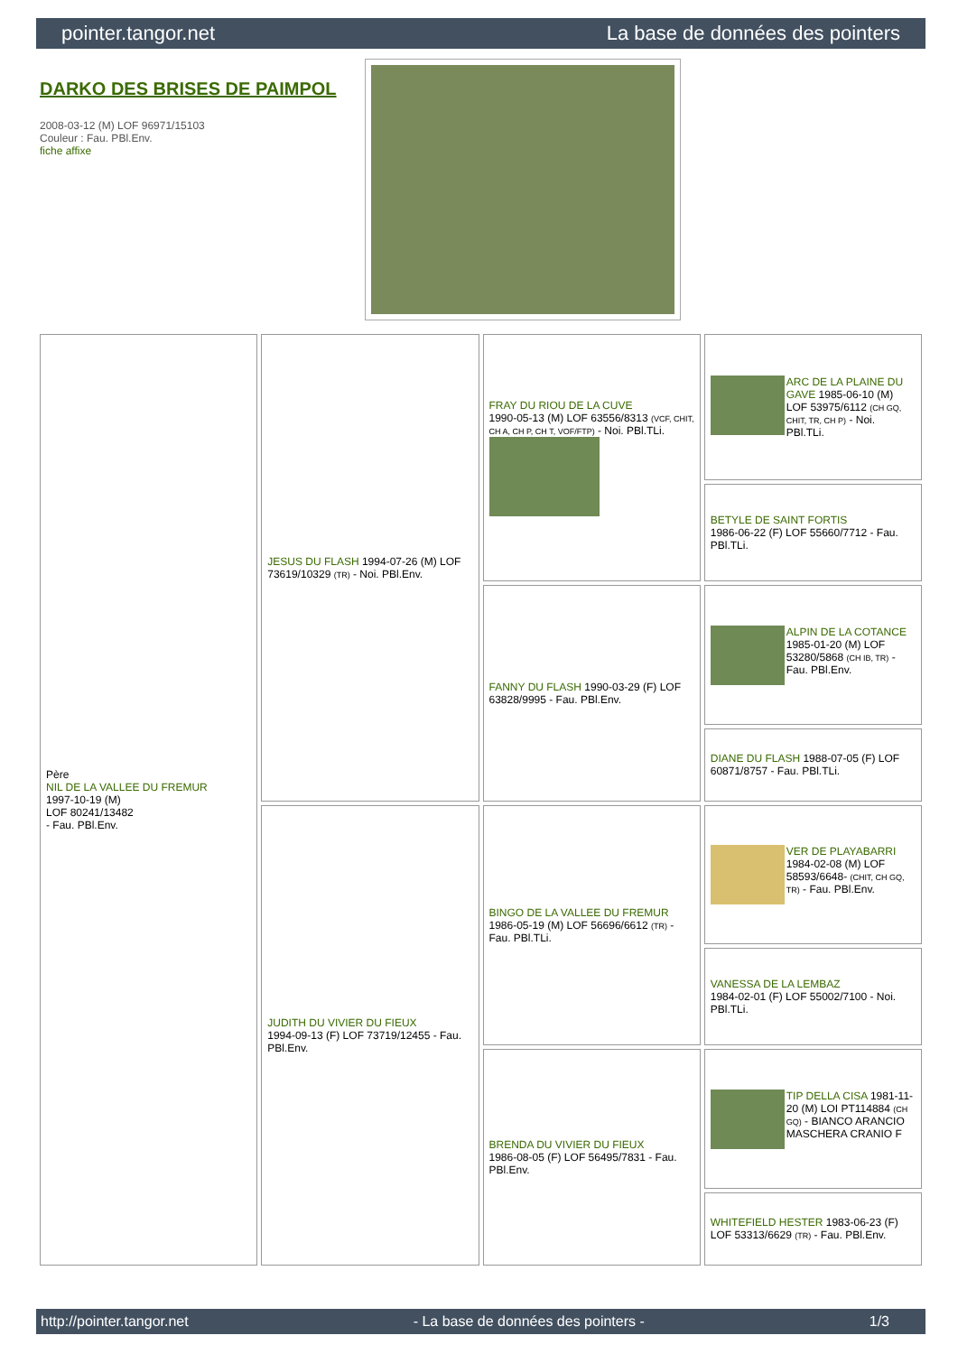pointer.tangor.net La base de données des pointers
DARKO DES BRISES DE PAIMPOL
2008-03-12 (M) LOF 96971/15103
Couleur : Fau. PBl.Env.
fiche affixe
| Père NIL DE LA VALLEE DU FREMUR 1997-10-19 (M) LOF 80241/13482 - Fau. PBl.Env. | JESUS DU FLASH 1994-07-26 (M) LOF 73619/10329 (TR) - Noi. PBl.Env. | FRAY DU RIOU DE LA CUVE 1990-05-13 (M) LOF 63556/8313 (VCF, CHIT, CH A, CH P, CH T, VOF/FTP) - Noi. PBl.TLi. | ARC DE LA PLAINE DU GAVE 1985-06-10 (M) LOF 53975/6112 (CH GQ, CHIT, TR, CH P) - Noi. PBl.TLi. |
| | | | BETYLE DE SAINT FORTIS 1986-06-22 (F) LOF 55660/7712 - Fau. PBl.TLi. |
| | | FANNY DU FLASH 1990-03-29 (F) LOF 63828/9995 - Fau. PBl.Env. | ALPIN DE LA COTANCE 1985-01-20 (M) LOF 53280/5868 (CH IB, TR) - Fau. PBl.Env. |
| | | | DIANE DU FLASH 1988-07-05 (F) LOF 60871/8757 - Fau. PBl.TLi. |
| | JUDITH DU VIVIER DU FIEUX 1994-09-13 (F) LOF 73719/12455 - Fau. PBl.Env. | BINGO DE LA VALLEE DU FREMUR 1986-05-19 (M) LOF 56696/6612 (TR) - Fau. PBl.TLi. | VER DE PLAYABARRI 1984-02-08 (M) LOF 58593/6648- (CHIT, CH GQ, TR) - Fau. PBl.Env. |
| | | | VANESSA DE LA LEMBAZ 1984-02-01 (F) LOF 55002/7100 - Noi. PBl.TLi. |
| | | BRENDA DU VIVIER DU FIEUX 1986-08-05 (F) LOF 56495/7831 - Fau. PBl.Env. | TIP DELLA CISA 1981-11-20 (M) LOI PT114884 (CH GQ) - BIANCO ARANCIO MASCHERA CRANIO F |
| | | | WHITEFIELD HESTER 1983-06-23 (F) LOF 53313/6629 (TR) - Fau. PBl.Env. |
http://pointer.tangor.net - La base de données des pointers - 1/3